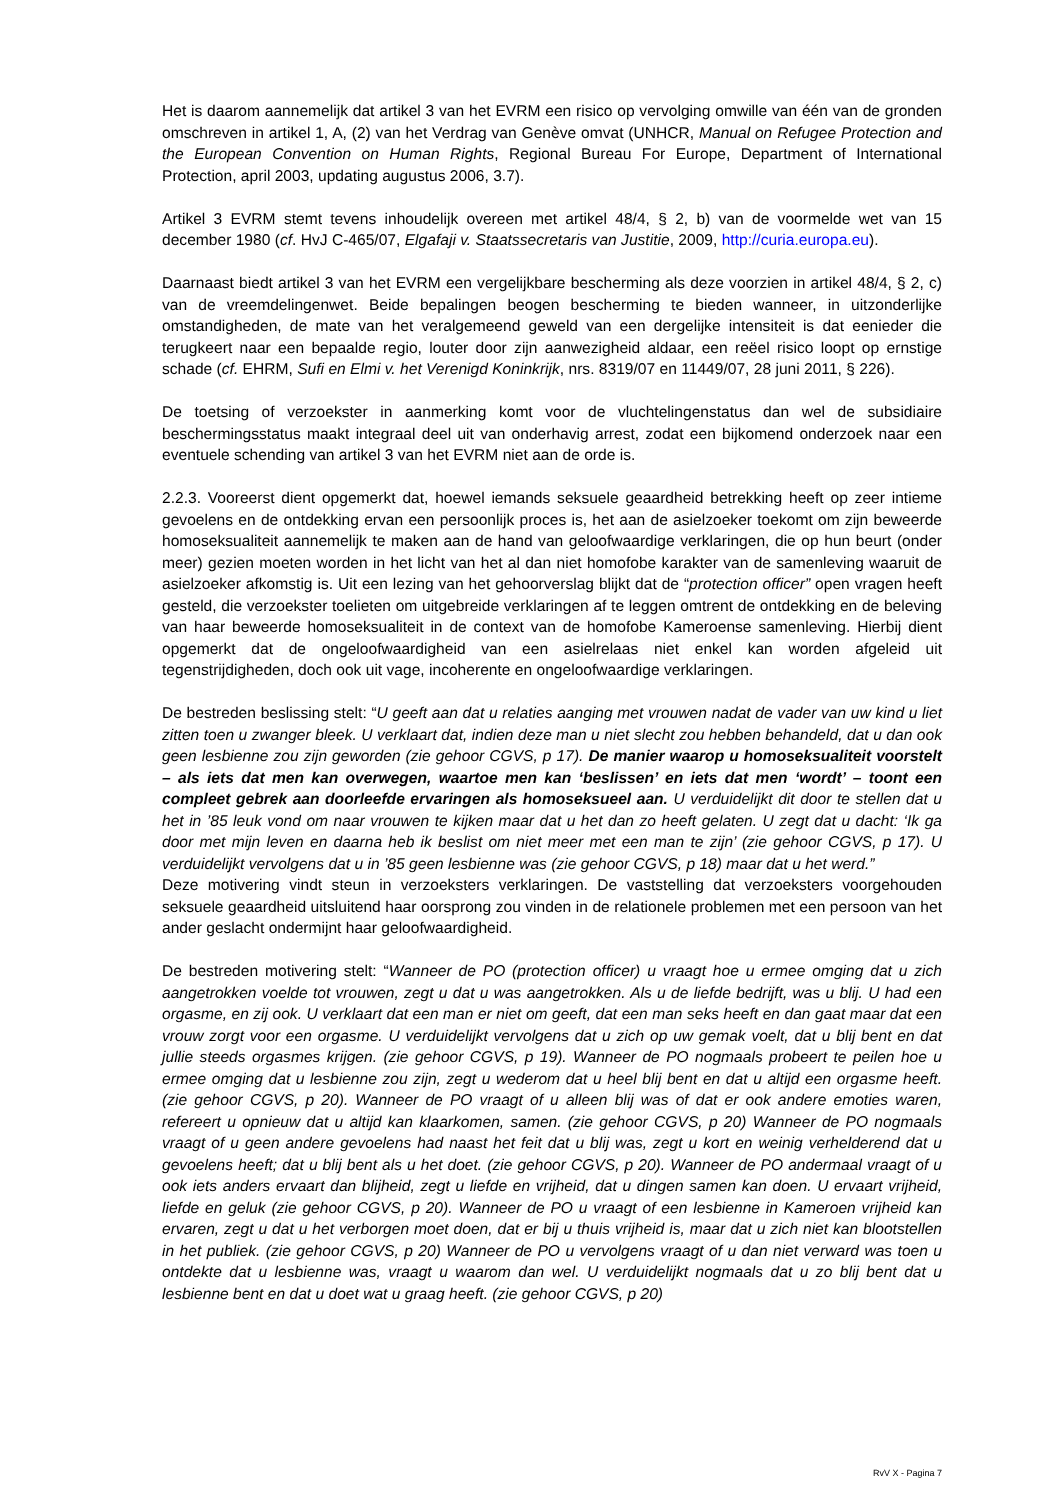Het is daarom aannemelijk dat artikel 3 van het EVRM een risico op vervolging omwille van één van de gronden omschreven in artikel 1, A, (2) van het Verdrag van Genève omvat (UNHCR, Manual on Refugee Protection and the European Convention on Human Rights, Regional Bureau For Europe, Department of International Protection, april 2003, updating augustus 2006, 3.7).
Artikel 3 EVRM stemt tevens inhoudelijk overeen met artikel 48/4, § 2, b) van de voormelde wet van 15 december 1980 (cf. HvJ C-465/07, Elgafaji v. Staatssecretaris van Justitie, 2009, http://curia.europa.eu).
Daarnaast biedt artikel 3 van het EVRM een vergelijkbare bescherming als deze voorzien in artikel 48/4, § 2, c) van de vreemdelingenwet. Beide bepalingen beogen bescherming te bieden wanneer, in uitzonderlijke omstandigheden, de mate van het veralgemeend geweld van een dergelijke intensiteit is dat eenieder die terugkeert naar een bepaalde regio, louter door zijn aanwezigheid aldaar, een reëel risico loopt op ernstige schade (cf. EHRM, Sufi en Elmi v. het Verenigd Koninkrijk, nrs. 8319/07 en 11449/07, 28 juni 2011, § 226).
De toetsing of verzoekster in aanmerking komt voor de vluchtelingenstatus dan wel de subsidiaire beschermingsstatus maakt integraal deel uit van onderhavig arrest, zodat een bijkomend onderzoek naar een eventuele schending van artikel 3 van het EVRM niet aan de orde is.
2.2.3. Vooreerst dient opgemerkt dat, hoewel iemands seksuele geaardheid betrekking heeft op zeer intieme gevoelens en de ontdekking ervan een persoonlijk proces is, het aan de asielzoeker toekomt om zijn beweerde homoseksualiteit aannemelijk te maken aan de hand van geloofwaardige verklaringen, die op hun beurt (onder meer) gezien moeten worden in het licht van het al dan niet homofobe karakter van de samenleving waaruit de asielzoeker afkomstig is. Uit een lezing van het gehoorverslag blijkt dat de “protection officer” open vragen heeft gesteld, die verzoekster toelieten om uitgebreide verklaringen af te leggen omtrent de ontdekking en de beleving van haar beweerde homoseksualiteit in de context van de homofobe Kameroense samenleving. Hierbij dient opgemerkt dat de ongeloofwaardigheid van een asielrelaas niet enkel kan worden afgeleid uit tegenstrijdigheden, doch ook uit vage, incoherente en ongeloofwaardige verklaringen.
De bestreden beslissing stelt: “U geeft aan dat u relaties aanging met vrouwen nadat de vader van uw kind u liet zitten toen u zwanger bleek. U verklaart dat, indien deze man u niet slecht zou hebben behandeld, dat u dan ook geen lesbienne zou zijn geworden (zie gehoor CGVS, p 17). De manier waarop u homoseksualiteit voorstelt – als iets dat men kan overwegen, waartoe men kan ‘beslissen’ en iets dat men ‘wordt’ – toont een compleet gebrek aan doorleefde ervaringen als homoseksueel aan. U verduidelijkt dit door te stellen dat u het in ’85 leuk vond om naar vrouwen te kijken maar dat u het dan zo heeft gelaten. U zegt dat u dacht: ‘Ik ga door met mijn leven en daarna heb ik beslist om niet meer met een man te zijn’ (zie gehoor CGVS, p 17). U verduidelijkt vervolgens dat u in ’85 geen lesbienne was (zie gehoor CGVS, p 18) maar dat u het werd.”
Deze motivering vindt steun in verzoeksters verklaringen. De vaststelling dat verzoeksters voorgehouden seksuele geaardheid uitsluitend haar oorsprong zou vinden in de relationele problemen met een persoon van het ander geslacht ondermijnt haar geloofwaardigheid.
De bestreden motivering stelt: “Wanneer de PO (protection officer) u vraagt hoe u ermee omging dat u zich aangetrokken voelde tot vrouwen, zegt u dat u was aangetrokken. Als u de liefde bedrijft, was u blij. U had een orgasme, en zij ook. U verklaart dat een man er niet om geeft, dat een man seks heeft en dan gaat maar dat een vrouw zorgt voor een orgasme. U verduidelijkt vervolgens dat u zich op uw gemak voelt, dat u blij bent en dat jullie steeds orgasmes krijgen. (zie gehoor CGVS, p 19). Wanneer de PO nogmaals probeert te peilen hoe u ermee omging dat u lesbienne zou zijn, zegt u wederom dat u heel blij bent en dat u altijd een orgasme heeft. (zie gehoor CGVS, p 20). Wanneer de PO vraagt of u alleen blij was of dat er ook andere emoties waren, refereert u opnieuw dat u altijd kan klaarkomen, samen. (zie gehoor CGVS, p 20) Wanneer de PO nogmaals vraagt of u geen andere gevoelens had naast het feit dat u blij was, zegt u kort en weinig verhelderend dat u gevoelens heeft; dat u blij bent als u het doet. (zie gehoor CGVS, p 20). Wanneer de PO andermaal vraagt of u ook iets anders ervaart dan blijheid, zegt u liefde en vrijheid, dat u dingen samen kan doen. U ervaart vrijheid, liefde en geluk (zie gehoor CGVS, p 20). Wanneer de PO u vraagt of een lesbienne in Kameroen vrijheid kan ervaren, zegt u dat u het verborgen moet doen, dat er bij u thuis vrijheid is, maar dat u zich niet kan blootstellen in het publiek. (zie gehoor CGVS, p 20) Wanneer de PO u vervolgens vraagt of u dan niet verward was toen u ontdekte dat u lesbienne was, vraagt u waarom dan wel. U verduidelijkt nogmaals dat u zo blij bent dat u lesbienne bent en dat u doet wat u graag heeft. (zie gehoor CGVS, p 20)
RvV X - Pagina 7